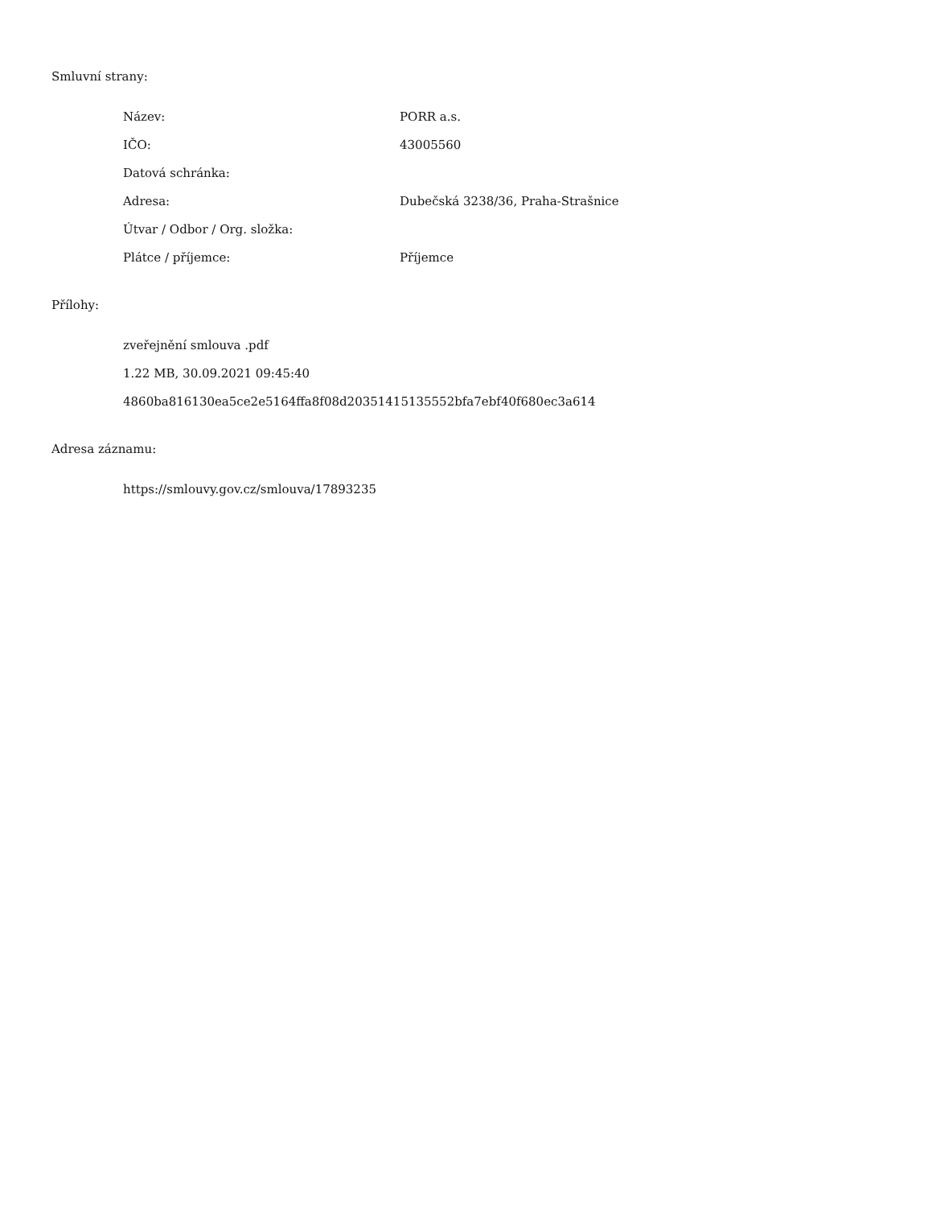Smluvní strany:
| Název: | PORR a.s. |
| IČO: | 43005560 |
| Datová schránka: | |
| Adresa: | Dubečská 3238/36, Praha-Strašnice |
| Útvar / Odbor / Org. složka: | |
| Plátce / příjemce: | Příjemce |
Přílohy:
zveřejnění smlouva .pdf
1.22 MB, 30.09.2021 09:45:40
4860ba816130ea5ce2e5164ffa8f08d20351415135552bfa7ebf40f680ec3a614
Adresa záznamu:
https://smlouvy.gov.cz/smlouva/17893235